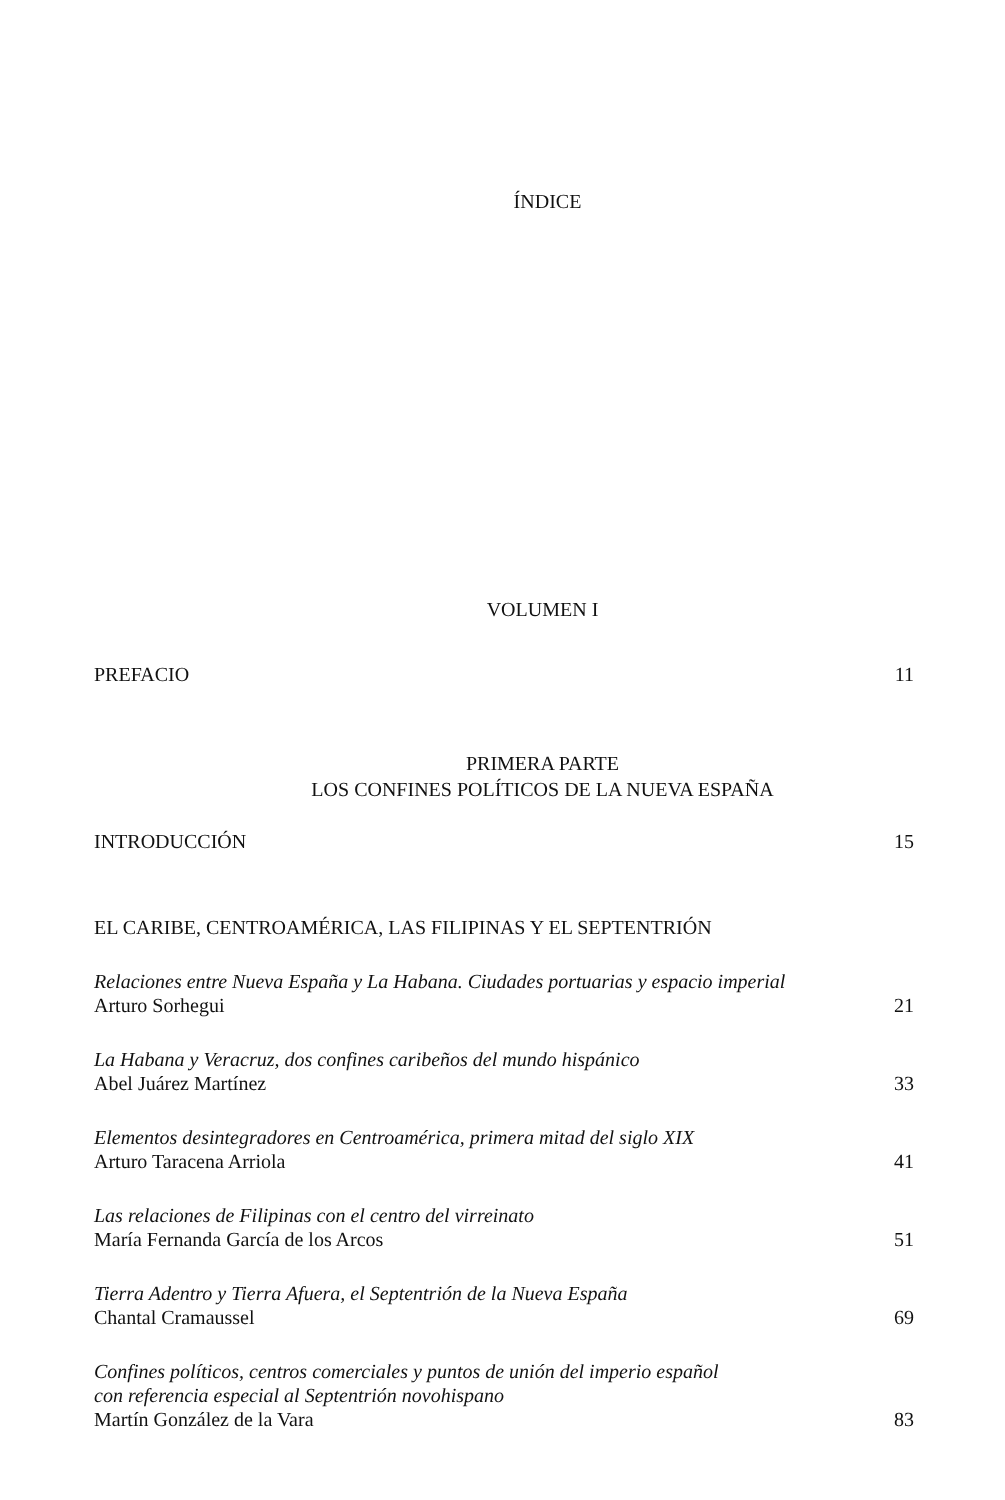ÍNDICE
VOLUMEN I
PREFACIO 11
PRIMERA PARTE
LOS CONFINES POLÍTICOS DE LA NUEVA ESPAÑA
INTRODUCCIÓN 15
EL CARIBE, CENTROAMÉRICA, LAS FILIPINAS Y EL SEPTENTRIÓN
Relaciones entre Nueva España y La Habana. Ciudades portuarias y espacio imperial
Arturo Sorhegui 21
La Habana y Veracruz, dos confines caribeños del mundo hispánico
Abel Juárez Martínez 33
Elementos desintegradores en Centroamérica, primera mitad del siglo XIX
Arturo Taracena Arriola 41
Las relaciones de Filipinas con el centro del virreinato
María Fernanda García de los Arcos 51
Tierra Adentro y Tierra Afuera, el Septentrión de la Nueva España
Chantal Cramaussel 69
Confines políticos, centros comerciales y puntos de unión del imperio español
con referencia especial al Septentrión novohispano
Martín González de la Vara 83